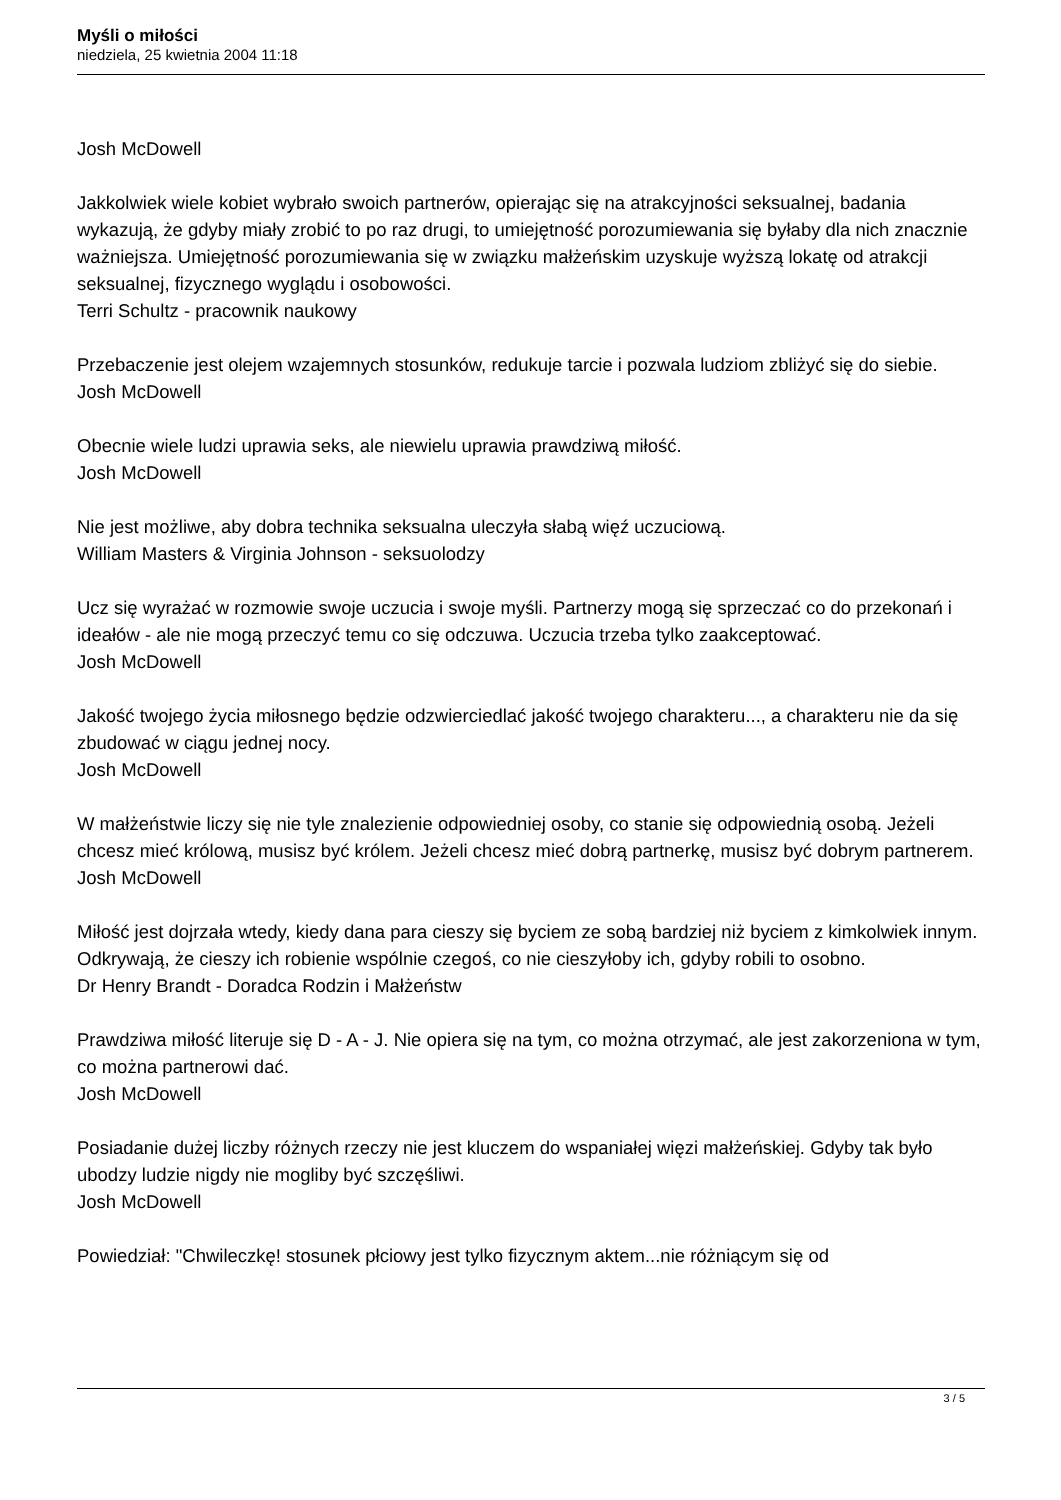Myśli o miłości
niedziela, 25 kwietnia 2004 11:18
Josh McDowell
Jakkolwiek wiele kobiet wybrało swoich partnerów, opierając się na atrakcyjności seksualnej, badania wykazują, że gdyby miały zrobić to po raz drugi, to umiejętność porozumiewania się byłaby dla nich znacznie ważniejsza. Umiejętność porozumiewania się w związku małżeńskim uzyskuje wyższą lokatę od atrakcji seksualnej, fizycznego wyglądu i osobowości.
Terri Schultz - pracownik naukowy
Przebaczenie jest olejem wzajemnych stosunków, redukuje tarcie i pozwala ludziom zbliżyć się do siebie.
Josh McDowell
Obecnie wiele ludzi uprawia seks, ale niewielu uprawia prawdziwą miłość.
Josh McDowell
Nie jest możliwe, aby dobra technika seksualna uleczyła słabą więź uczuciową.
William Masters & Virginia Johnson - seksuolodzy
Ucz się wyrażać w rozmowie swoje uczucia i swoje myśli. Partnerzy mogą się sprzeczać co do przekonań i ideałów - ale nie mogą przeczyć temu co się odczuwa. Uczucia trzeba tylko zaakceptować.
Josh McDowell
Jakość twojego życia miłosnego będzie odzwierciedlać jakość twojego charakteru..., a charakteru nie da się zbudować w ciągu jednej nocy.
Josh McDowell
W małżeństwie liczy się nie tyle znalezienie odpowiedniej osoby, co stanie się odpowiednią osobą. Jeżeli chcesz mieć królową, musisz być królem. Jeżeli chcesz mieć dobrą partnerkę, musisz być dobrym partnerem.
Josh McDowell
Miłość jest dojrzała wtedy, kiedy dana para cieszy się byciem ze sobą bardziej niż byciem z kimkolwiek innym. Odkrywają, że cieszy ich robienie wspólnie czegoś, co nie cieszyłoby ich, gdyby robili to osobno.
Dr Henry Brandt - Doradca Rodzin i Małżeństw
Prawdziwa miłość literuje się D - A - J. Nie opiera się na tym, co można otrzymać, ale jest zakorzeniona w tym, co można partnerowi dać.
Josh McDowell
Posiadanie dużej liczby różnych rzeczy nie jest kluczem do wspaniałej więzi małżeńskiej. Gdyby tak było ubodzy ludzie nigdy nie mogliby być szczęśliwi.
Josh McDowell
Powiedział: "Chwileczkę! stosunek płciowy jest tylko fizycznym aktem...nie różniącym się od
3 / 5